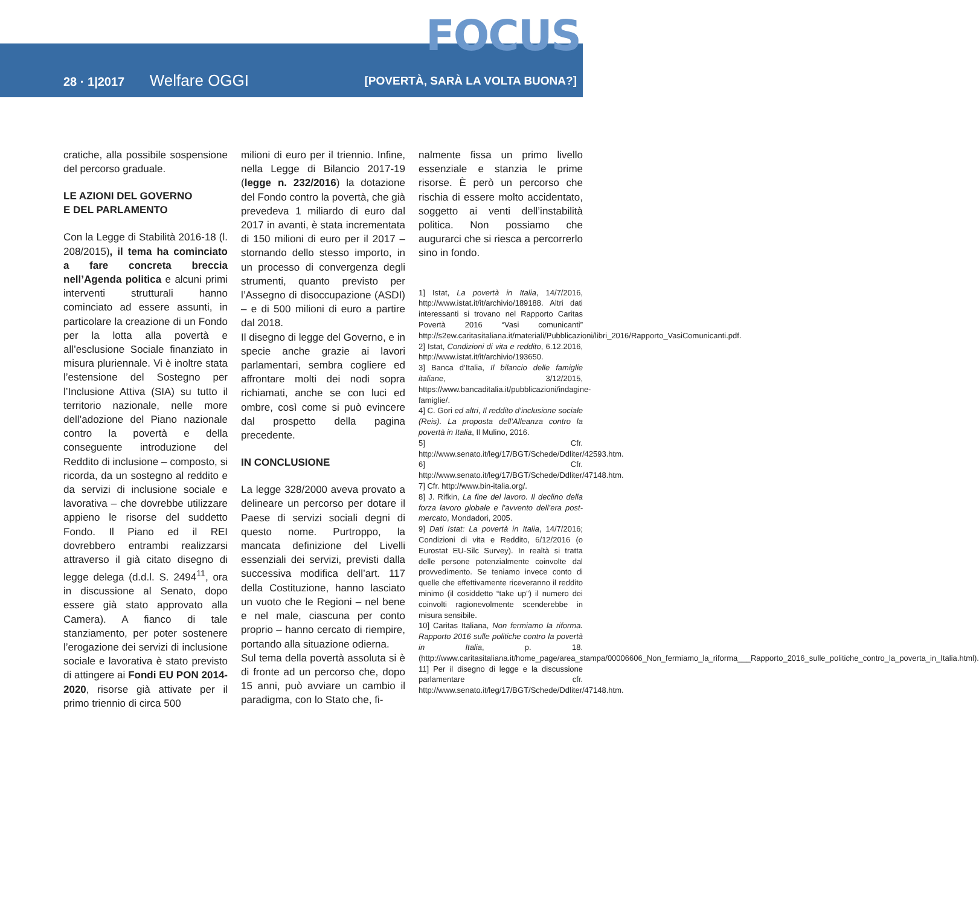FOCUS
28 · 1|2017 Welfare OGGI
[POVERTÀ, SARÀ LA VOLTA BUONA?]
cratiche, alla possibile sospensione del percorso graduale.
LE AZIONI DEL GOVERNO
E DEL PARLAMENTO
Con la Legge di Stabilità 2016-18 (l. 208/2015), il tema ha cominciato a fare concreta breccia nell’Agenda politica e alcuni primi interventi strutturali hanno cominciato ad essere assunti, in particolare la creazione di un Fondo per la lotta alla povertà e all’esclusione Sociale finanziato in misura pluriennale. Vi è inoltre stata l’estensione del Sostegno per l’Inclusione Attiva (SIA) su tutto il territorio nazionale, nelle more dell’adozione del Piano nazionale contro la povertà e della conseguente introduzione del Reddito di inclusione – composto, si ricorda, da un sostegno al reddito e da servizi di inclusione sociale e lavorativa – che dovrebbe utilizzare appieno le risorse del suddetto Fondo. Il Piano ed il REI dovrebbero entrambi realizzarsi attraverso il già citato disegno di legge delega (d.d.l. S. 2494<sup>11</sup>, ora in discussione al Senato, dopo essere già stato approvato alla Camera). A fianco di tale stanziamento, per poter sostenere l’erogazione dei servizi di inclusione sociale e lavorativa è stato previsto di attingere ai Fondi EU PON 2014-2020, risorse già attivate per il primo triennio di circa 500
milioni di euro per il triennio. Infine, nella Legge di Bilancio 2017-19 (legge n. 232/2016) la dotazione del Fondo contro la povertà, che già prevedeva 1 miliardo di euro dal 2017 in avanti, è stata incrementata di 150 milioni di euro per il 2017 – stornando dello stesso importo, in un processo di convergenza degli strumenti, quanto previsto per l’Assegno di disoccupazione (ASDI) – e di 500 milioni di euro a partire dal 2018.
Il disegno di legge del Governo, e in specie anche grazie ai lavori parlamentari, sembra cogliere ed affrontare molti dei nodi sopra richiamati, anche se con luci ed ombre, così come si può evincere dal prospetto della pagina precedente.
IN CONCLUSIONE
La legge 328/2000 aveva provato a delineare un percorso per dotare il Paese di servizi sociali degni di questo nome. Purtroppo, la mancata definizione del Livelli essenziali dei servizi, previsti dalla successiva modifica dell’art. 117 della Costituzione, hanno lasciato un vuoto che le Regioni – nel bene e nel male, ciascuna per conto proprio – hanno cercato di riempire, portando alla situazione odierna.
Sul tema della povertà assoluta si è di fronte ad un percorso che, dopo 15 anni, può avviare un cambio il paradigma, con lo Stato che, fi-
nalmente fissa un primo livello essenziale e stanzia le prime risorse. È però un percorso che rischia di essere molto accidentato, soggetto ai venti dell’instabilità politica. Non possiamo che augurarci che si riesca a percorrerlo sino in fondo.
1] Istat, La povertà in Italia, 14/7/2016, http://www.istat.it/it/archivio/189188. Altri dati interessanti si trovano nel Rapporto Caritas Povertà 2016 “Vasi comunicanti” http://s2ew.caritasitaliana.it/materiali/Pubblicazioni/libri_2016/Rapporto_VasiComunicanti.pdf.
2] Istat, Condizioni di vita e reddito, 6.12.2016, http://www.istat.it/it/archivio/193650.
3] Banca d’Italia, Il bilancio delle famiglie italiane, 3/12/2015, https://www.bancaditalia.it/pubblicazioni/indagine-famiglie/.
4] C. Gori ed altri, Il reddito d’inclusione sociale (Reis). La proposta dell’Alleanza contro la povertà in Italia, Il Mulino, 2016.
5] Cfr. http://www.senato.it/leg/17/BGT/Schede/Ddliter/42593.htm.
6] Cfr. http://www.senato.it/leg/17/BGT/Schede/Ddliter/47148.htm.
7] Cfr. http://www.bin-italia.org/.
8] J. Rifkin, La fine del lavoro. Il declino della forza lavoro globale e l’avvento dell’era post-mercato, Mondadori, 2005.
9] Dati Istat: La povertà in Italia, 14/7/2016; Condizioni di vita e Reddito, 6/12/2016 (o Eurostat EU-Silc Survey). In realtà si tratta delle persone potenzialmente coinvolte dal provvedimento. Se teniamo invece conto di quelle che effettivamente riceveranno il reddito minimo (il cosiddetto “take up”) il numero dei coinvolti ragionevolmente scenderebbe in misura sensibile.
10] Caritas Italiana, Non fermiamo la riforma. Rapporto 2016 sulle politiche contro la povertà in Italia, p. 18. (http://www.caritasitaliana.it/home_page/area_stampa/00006606_Non_fermiamo_la_riforma___Rapporto_2016_sulle_politiche_contro_la_poverta_in_Italia.html).
11] Per il disegno di legge e la discussione parlamentare cfr. http://www.senato.it/leg/17/BGT/Schede/Ddliter/47148.htm.